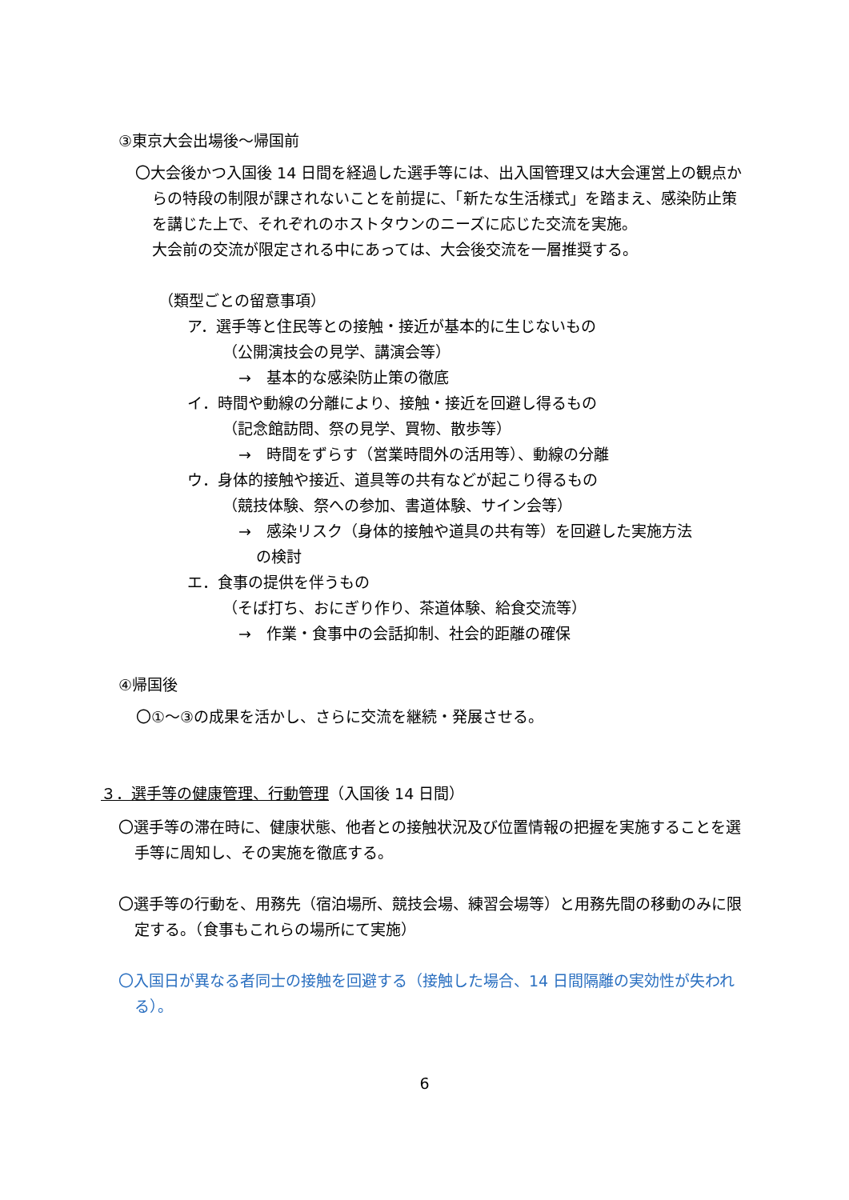③東京大会出場後～帰国前
〇大会後かつ入国後 14 日間を経過した選手等には、出入国管理又は大会運営上の観点からの特段の制限が課されないことを前提に、「新たな生活様式」を踏まえ、感染防止策を講じた上で、それぞれのホストタウンのニーズに応じた交流を実施。
大会前の交流が限定される中にあっては、大会後交流を一層推奨する。
（類型ごとの留意事項）
ア．選手等と住民等との接触・接近が基本的に生じないもの
（公開演技会の見学、講演会等）
→　基本的な感染防止策の徹底
イ．時間や動線の分離により、接触・接近を回避し得るもの
（記念館訪問、祭の見学、買物、散歩等）
→　時間をずらす（営業時間外の活用等）、動線の分離
ウ．身体的接触や接近、道具等の共有などが起こり得るもの
（競技体験、祭への参加、書道体験、サイン会等）
→　感染リスク（身体的接触や道具の共有等）を回避した実施方法
の検討
エ．食事の提供を伴うもの
（そば打ち、おにぎり作り、茶道体験、給食交流等）
→　作業・食事中の会話抑制、社会的距離の確保
④帰国後
〇①～③の成果を活かし、さらに交流を継続・発展させる。
３．選手等の健康管理、行動管理（入国後 14 日間）
〇選手等の滞在時に、健康状態、他者との接触状況及び位置情報の把握を実施することを選手等に周知し、その実施を徹底する。
〇選手等の行動を、用務先（宿泊場所、競技会場、練習会場等）と用務先間の移動のみに限定する。（食事もこれらの場所にて実施）
〇入国日が異なる者同士の接触を回避する（接触した場合、14 日間隔離の実効性が失われる）。
6